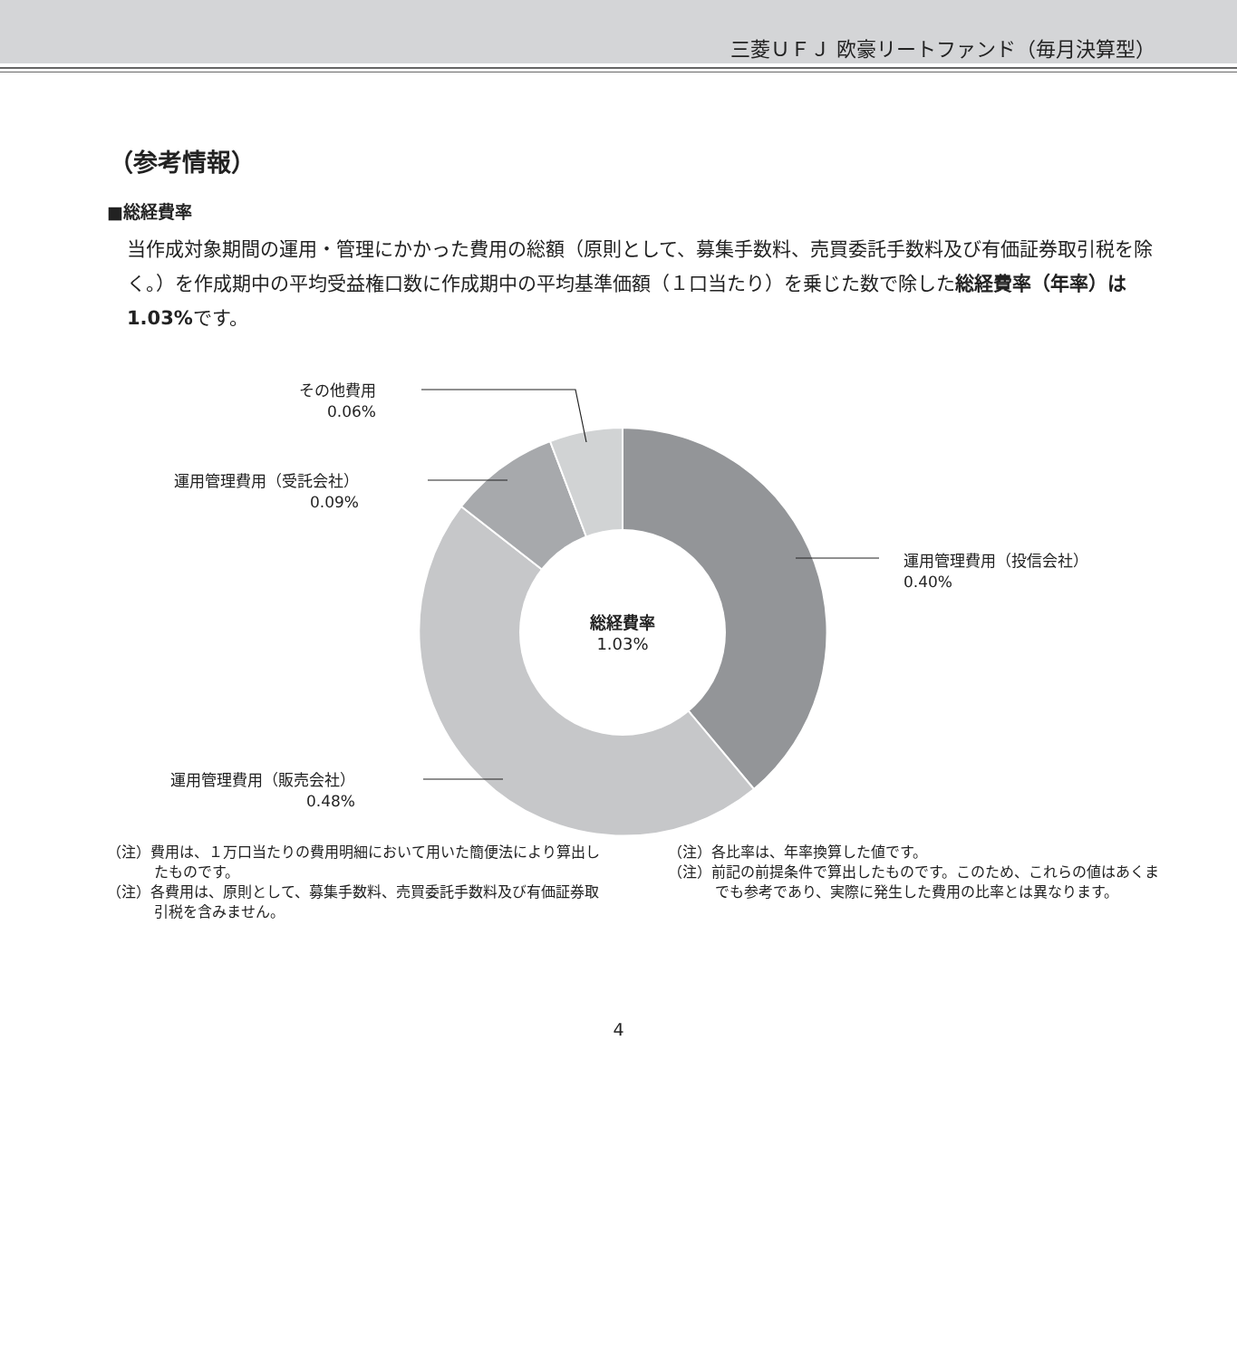三菱ＵＦＪ 欧豪リートファンド（毎月決算型）
（参考情報）
■総経費率
当作成対象期間の運用・管理にかかった費用の総額（原則として、募集手数料、売買委託手数料及び有価証券取引税を除く。）を作成期中の平均受益権口数に作成期中の平均基準価額（１口当たり）を乗じた数で除した総経費率（年率）は1.03% です。
その他費用
0.06%
運用管理費用（受託会社）
0.09%
運用管理費用（投信会社）
0.40%
総経費率
1.03%
運用管理費用（販売会社）
0.48%
（注）費用は、１万口当たりの費用明細において用いた簡便法により算出したものです。
（注）各費用は、原則として、募集手数料、売買委託手数料及び有価証券取引税を含みません。
（注）各比率は、年率換算した値です。
（注）前記の前提条件で算出したものです。このため、これらの値はあくまでも参考であり、実際に発生した費用の比率とは異なります。
4